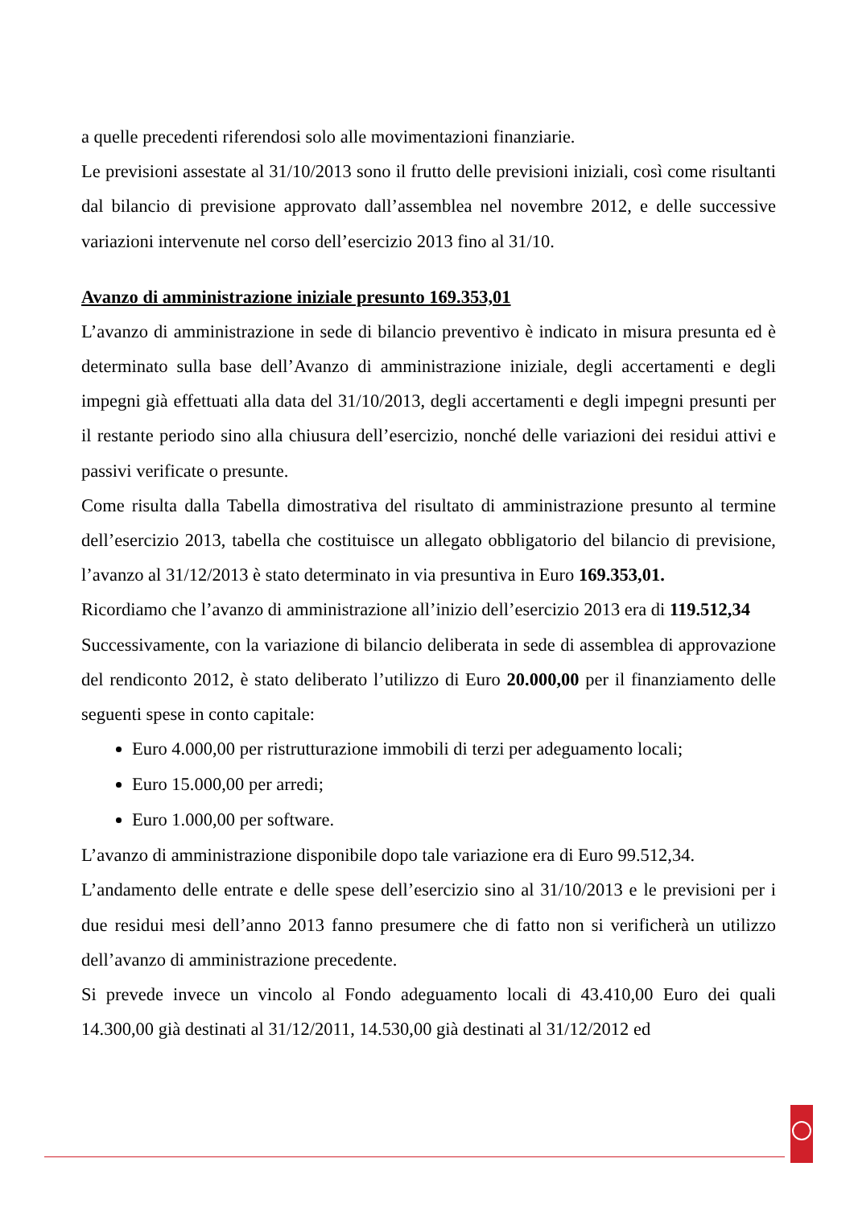a quelle precedenti riferendosi solo alle movimentazioni finanziarie.
Le previsioni assestate al 31/10/2013 sono il frutto delle previsioni iniziali, così come risultanti dal bilancio di previsione approvato dall’assemblea nel novembre 2012, e delle successive variazioni intervenute nel corso dell’esercizio 2013 fino al 31/10.
Avanzo di amministrazione iniziale presunto 169.353,01
L’avanzo di amministrazione in sede di bilancio preventivo è indicato in misura presunta ed è determinato sulla base dell’Avanzo di amministrazione iniziale, degli accertamenti e degli impegni già effettuati alla data del 31/10/2013, degli accertamenti e degli impegni presunti per il restante periodo sino alla chiusura dell’esercizio, nonché delle variazioni dei residui attivi e passivi verificate o presunte.
Come risulta dalla Tabella dimostrativa del risultato di amministrazione presunto al termine dell’esercizio 2013, tabella che costituisce un allegato obbligatorio del bilancio di previsione, l’avanzo al 31/12/2013 è stato determinato in via presuntiva in Euro 169.353,01.
Ricordiamo che l’avanzo di amministrazione all’inizio dell’esercizio 2013 era di 119.512,34
Successivamente, con la variazione di bilancio deliberata in sede di assemblea di approvazione del rendiconto 2012, è stato deliberato l’utilizzo di Euro 20.000,00 per il finanziamento delle seguenti spese in conto capitale:
Euro 4.000,00 per ristrutturazione immobili di terzi per adeguamento locali;
Euro 15.000,00 per arredi;
Euro 1.000,00 per software.
L’avanzo di amministrazione disponibile dopo tale variazione era di Euro 99.512,34.
L’andamento delle entrate e delle spese dell’esercizio sino al 31/10/2013 e le previsioni per i due residui mesi dell’anno 2013 fanno presumere che di fatto non si verificherà un utilizzo dell’avanzo di amministrazione precedente.
Si prevede invece un vincolo al Fondo adeguamento locali di 43.410,00 Euro dei quali 14.300,00 già destinati al 31/12/2011, 14.530,00 già destinati al 31/12/2012 ed